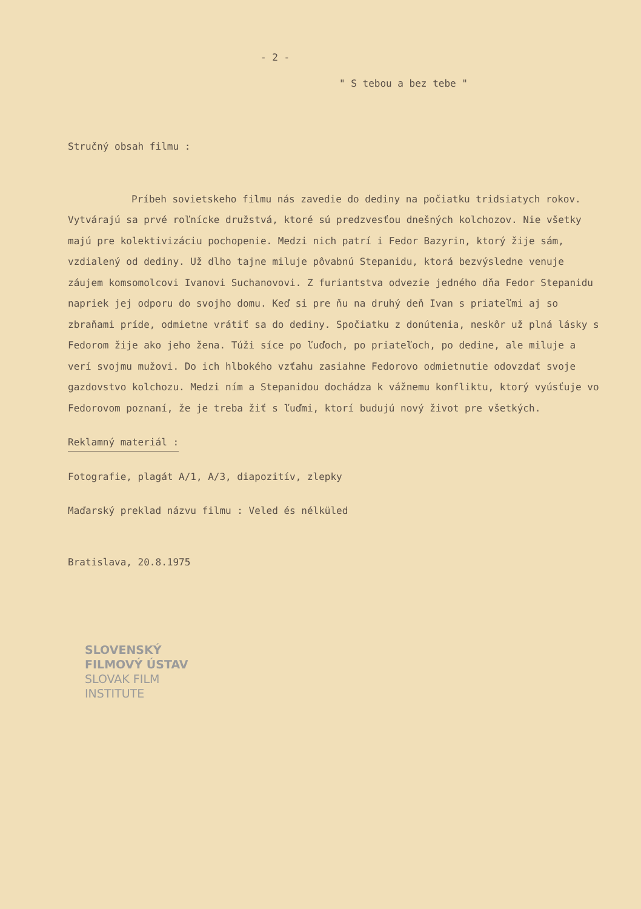- 2 -
" S tebou a bez tebe "
Stručný obsah filmu :
Príbeh sovietskeho filmu nás zavedie do dediny na počiatku tridsiatych rokov. Vytvárajú sa prvé roľnícke družstvá, ktoré sú predzvesťou dnešných kolchozov. Nie všetky majú pre kolektivizáciu pochopenie. Medzi nich patrí i Fedor Bazyrin, ktorý žije sám, vzdialený od dediny. Už dlho tajne miluje pôvabnú Stepanidu, ktorá bezvýsledne venuje záujem komsomolcovi Ivanovi Suchanovovi. Z furiantstva odvezie jedného dňa Fedor Stepanidu napriek jej odporu do svojho domu. Keď si pre ňu na druhý deň Ivan s priateľmi aj so zbraňami príde, odmietne vrátiť sa do dediny. Spočiatku z donútenia, neskôr už plná lásky s Fedorom žije ako jeho žena. Túži síce po ľuďoch, po priateľoch, po dedine, ale miluje a verí svojmu mužovi. Do ich hlbokého vzťahu zasiahne Fedorovo odmietnutie odovzdať svoje gazdovstvo kolchozu. Medzi ním a Stepanidou dochádza k vážnemu konfliktu, ktorý vyúsťuje vo Fedorovom poznaní, že je treba žiť s ľuďmi, ktorí budujú nový život pre všetkých.
Reklamný materiál :
Fotografie, plagát A/1, A/3, diapozitív, zlepky
Maďarský preklad názvu filmu : Veled és nélküled
Bratislava, 20.8.1975
SLOVENSKÝ
FILMOVÝ ÚSTAV
SLOVAK FILM
INSTITUTE